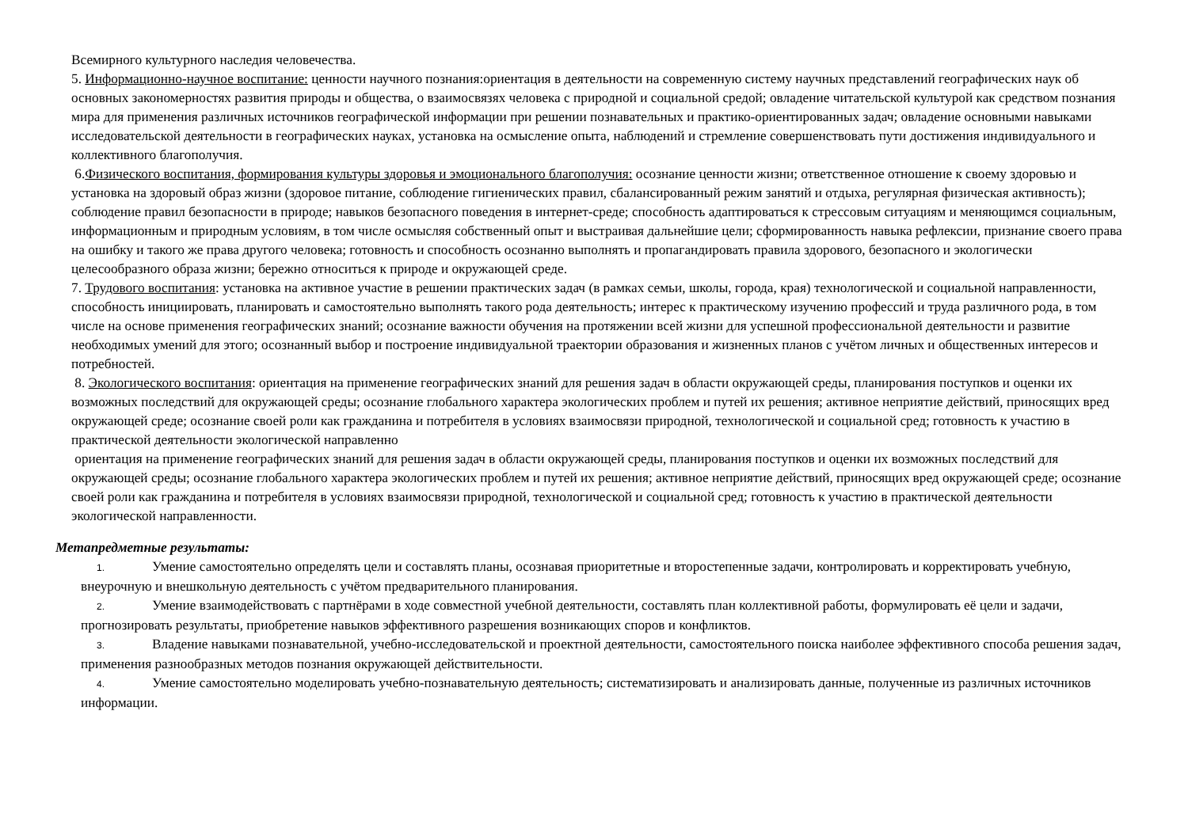Всемирного культурного наследия человечества.
5. Информационно-научное воспитание: ценности научного познания:ориентация в деятельности на современную систему научных представлений географических наук об основных закономерностях развития природы и общества, о взаимосвязях человека с природной и социальной средой; овладение читательской культурой как средством познания мира для применения различных источников географической информации при решении познавательных и практико-ориентированных задач; овладение основными навыками исследовательской деятельности в географических науках, установка на осмысление опыта, наблюдений и стремление совершенствовать пути достижения индивидуального и коллективного благополучия.
6.Физического воспитания, формирования культуры здоровья и эмоционального благополучия: осознание ценности жизни; ответственное отношение к своему здоровью и установка на здоровый образ жизни (здоровое питание, соблюдение гигиенических правил, сбалансированный режим занятий и отдыха, регулярная физическая активность); соблюдение правил безопасности в природе; навыков безопасного поведения в интернет-среде; способность адаптироваться к стрессовым ситуациям и меняющимся социальным, информационным и природным условиям, в том числе осмысляя собственный опыт и выстраивая дальнейшие цели; сформированность навыка рефлексии, признание своего права на ошибку и такого же права другого человека; готовность и способность осознанно выполнять и пропагандировать правила здорового, безопасного и экологически целесообразного образа жизни; бережно относиться к природе и окружающей среде.
7. Трудового воспитания: установка на активное участие в решении практических задач (в рамках семьи, школы, города, края) технологической и социальной направленности, способность инициировать, планировать и самостоятельно выполнять такого рода деятельность; интерес к практическому изучению профессий и труда различного рода, в том числе на основе применения географических знаний; осознание важности обучения на протяжении всей жизни для успешной профессиональной деятельности и развитие необходимых умений для этого; осознанный выбор и построение индивидуальной траектории образования и жизненных планов с учётом личных и общественных интересов и потребностей.
8. Экологического воспитания: ориентация на применение географических знаний для решения задач в области окружающей среды, планирования поступков и оценки их возможных последствий для окружающей среды; осознание глобального характера экологических проблем и путей их решения; активное неприятие действий, приносящих вред окружающей среде; осознание своей роли как гражданина и потребителя в условиях взаимосвязи природной, технологической и социальной сред; готовность к участию в практической деятельности экологической направленно
ориентация на применение географических знаний для решения задач в области окружающей среды, планирования поступков и оценки их возможных последствий для окружающей среды; осознание глобального характера экологических проблем и путей их решения; активное неприятие действий, приносящих вред окружающей среде; осознание своей роли как гражданина и потребителя в условиях взаимосвязи природной, технологической и социальной сред; готовность к участию в практической деятельности экологической направленности.
Метапредметные результаты:
1. Умение самостоятельно определять цели и составлять планы, осознавая приоритетные и второстепенные задачи, контролировать и корректировать учебную, внеурочную и внешкольную деятельность с учётом предварительного планирования.
2. Умение взаимодействовать с партнёрами в ходе совместной учебной деятельности, составлять план коллективной работы, формулировать её цели и задачи, прогнозировать результаты, приобретение навыков эффективного разрешения возникающих споров и конфликтов.
3. Владение навыками познавательной, учебно-исследовательской и проектной деятельности, самостоятельного поиска наиболее эффективного способа решения задач, применения разнообразных методов познания окружающей действительности.
4. Умение самостоятельно моделировать учебно-познавательную деятельность; систематизировать и анализировать данные, полученные из различных источников информации.